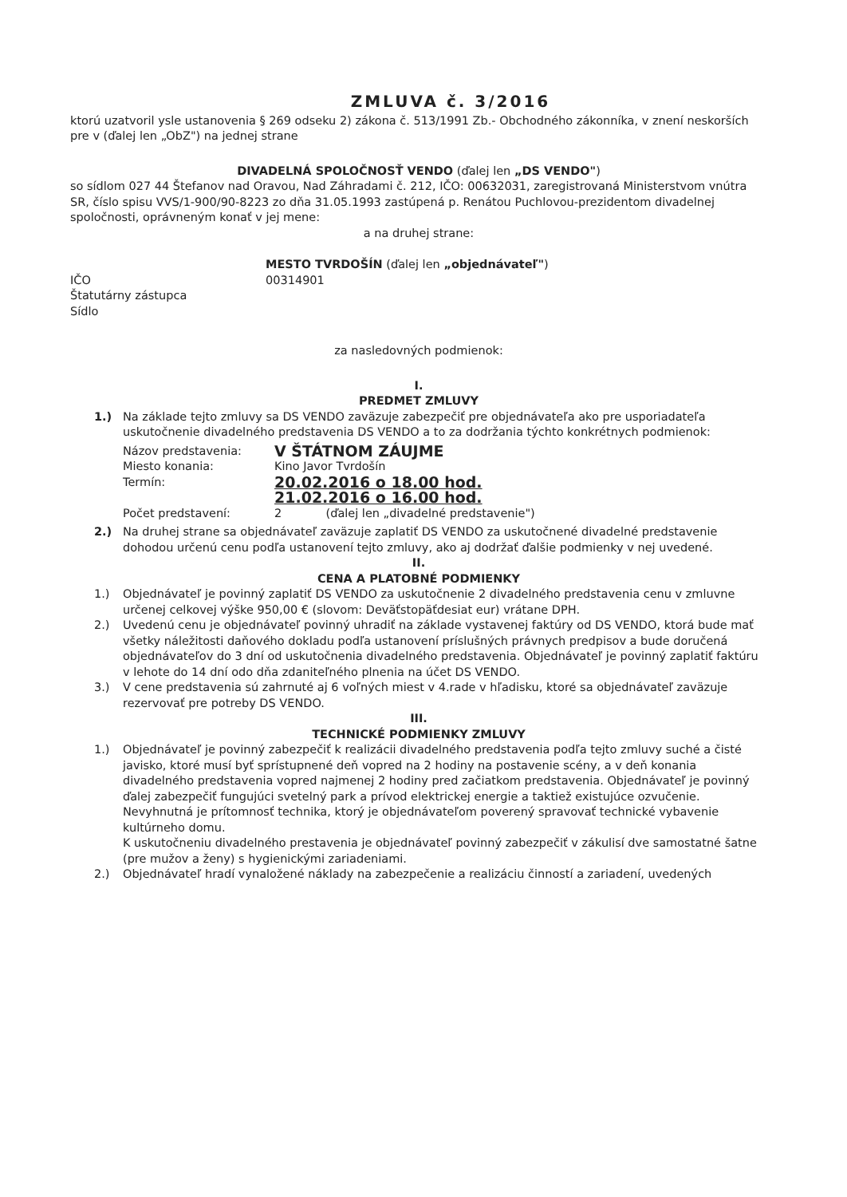ZMLUVA č. 3/2016
ktorú uzatvoril ysle ustanovenia § 269 odseku 2) zákona č. 513/1991 Zb.- Obchodného zákonníka, v znení neskorších pre v (ďalej len „ObZ") na jednej strane
DIVADELNÁ SPOLOČNOSŤ VENDO (ďalej len „DS VENDO")
so sídlom 027 44 Štefanov nad Oravou, Nad Záhradami č. 212, IČO: 00632031, zaregistrovaná Ministerstvom vnútra SR, číslo spisu VVS/1-900/90-8223 zo dňa 31.05.1993 zastúpená p. Renátou Puchlovou-prezidentom divadelnej spoločnosti, oprávneným konať v jej mene:
a na druhej strane:
MESTO TVRDOŠÍN (ďalej len „objednávateľ")
IČO 00314901
Štatutárny zástupca
Sídlo
za nasledovných podmienok:
I.
PREDMET ZMLUVY
1.) Na základe tejto zmluvy sa DS VENDO zaväzuje zabezpečiť pre objednávateľa ako pre usporiadateľa uskutočnenie divadelného predstavenia DS VENDO a to za dodržania týchto konkrétnych podmienok:
Názov predstavenia: V ŠTÁTNOM ZÁUJME Miesto konania: Kino Javor Tvrdošín Termín: 20.02.2016 o 18.00 hod. 21.02.2016 o 16.00 hod. Počet predstavení: 2 (ďalej len „divadelné predstavenie")
2.) Na druhej strane sa objednávateľ zaväzuje zaplatiť DS VENDO za uskutočnené divadelné predstavenie dohodou určenú cenu podľa ustanovení tejto zmluvy, ako aj dodržať ďalšie podmienky v nej uvedené.
II.
CENA A PLATOBNÉ PODMIENKY
1.) Objednávateľ je povinný zaplatiť DS VENDO za uskutočnenie 2 divadelného predstavenia cenu v zmluvne určenej celkovej výške 950,00 € (slovom: Deväťstopäťdesiat eur) vrátane DPH.
2.) Uvedenú cenu je objednávateľ povinný uhradiť na základe vystavenej faktúry od DS VENDO, ktorá bude mať všetky náležitosti daňového dokladu podľa ustanovení príslušných právnych predpisov a bude doručená objednávateľov do 3 dní od uskutočnenia divadelného predstavenia. Objednávateľ je povinný zaplatiť faktúru v lehote do 14 dní odo dňa zdaniteľného plnenia na účet DS VENDO.
3.) V cene predstavenia sú zahrnuté aj 6 voľných miest v 4.rade v hľadisku, ktoré sa objednávateľ zaväzuje rezervovať pre potreby DS VENDO.
III.
TECHNICKÉ PODMIENKY ZMLUVY
1.) Objednávateľ je povinný zabezpečiť k realizácii divadelného predstavenia podľa tejto zmluvy suché a čisté javisko, ktoré musí byť sprístupnené deň vopred na 2 hodiny na postavenie scény, a v deň konania divadelného predstavenia vopred najmenej 2 hodiny pred začiatkom predstavenia. Objednávateľ je povinný ďalej zabezpečiť fungujúci svetelný park a prívod elektrickej energie a taktiež existujúce ozvučenie. Nevyhnutná je prítomnosť technika, ktorý je objednávateľom poverený spravovať technické vybavenie kultúrneho domu.
K uskutočneniu divadelného prestavenia je objednávateľ povinný zabezpečiť v zákulisí dve samostatné šatne (pre mužov a ženy) s hygienickými zariadeniami.
2.) Objednávateľ hradí vynaložené náklady na zabezpečenie a realizáciu činností a zariadení, uvedených